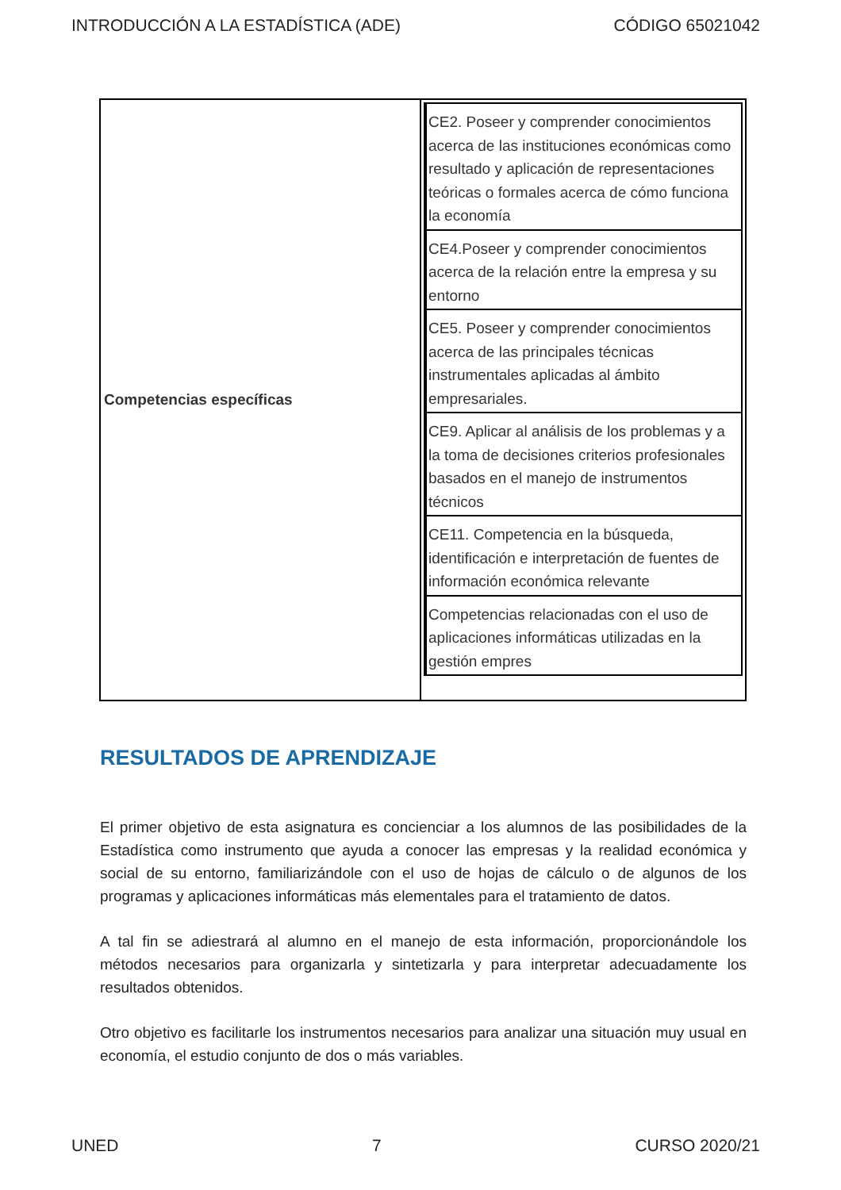INTRODUCCIÓN A LA ESTADÍSTICA (ADE) CÓDIGO 65021042
| Competencias específicas | / CE2. Poseer y comprender conocimientos acerca de las instituciones económicas como resultado y aplicación de representaciones teóricas o formales acerca de cómo funciona la economía / / CE4.Poseer y comprender conocimientos acerca de la relación entre la empresa y su entorno / / CE5. Poseer y comprender conocimientos acerca de las principales técnicas instrumentales aplicadas al ámbito empresariales. / / CE9. Aplicar al análisis de los problemas y a la toma de decisiones criterios profesionales basados en el manejo de instrumentos técnicos / / CE11. Competencia en la búsqueda, identificación e interpretación de fuentes de información económica relevante / / Competencias relacionadas con el uso de aplicaciones informáticas utilizadas en la gestión empres / |
RESULTADOS DE APRENDIZAJE
El primer objetivo de esta asignatura es concienciar a los alumnos de las posibilidades de la Estadística como instrumento que ayuda a conocer las empresas y la realidad económica y social de su entorno, familiarizándole con el uso de hojas de cálculo o de algunos de los programas y aplicaciones informáticas más elementales para el tratamiento de datos.
A tal fin se adiestrará al alumno en el manejo de esta información, proporcionándole los métodos necesarios para organizarla y sintetizarla y para interpretar adecuadamente los resultados obtenidos.
Otro objetivo es facilitarle los instrumentos necesarios para analizar una situación muy usual en economía, el estudio conjunto de dos o más variables.
UNED 7 CURSO 2020/21